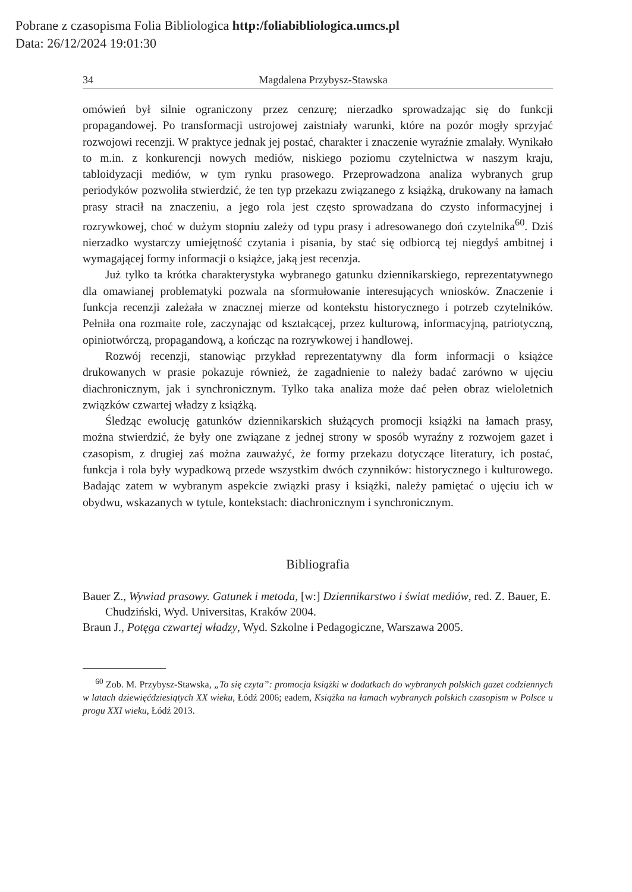Pobrane z czasopisma Folia Bibliologica http:/foliabibliologica.umcs.pl
Data: 26/12/2024 19:01:30
34 Magdalena Przybysz-Stawska
omówień był silnie ograniczony przez cenzurę; nierzadko sprowadzając się do funkcji propagandowej. Po transformacji ustrojowej zaistniały warunki, które na pozór mogły sprzyjać rozwojowi recenzji. W praktyce jednak jej postać, charakter i znaczenie wyraźnie zmalały. Wynikało to m.in. z konkurencji nowych mediów, niskiego poziomu czytelnictwa w naszym kraju, tabloidyzacji mediów, w tym rynku prasowego. Przeprowadzona analiza wybranych grup periodyków pozwoliła stwierdzić, że ten typ przekazu związanego z książką, drukowany na łamach prasy stracił na znaczeniu, a jego rola jest często sprowadzana do czysto informacyjnej i rozrywkowej, choć w dużym stopniu zależy od typu prasy i adresowanego doń czytelnika<sup>60</sup>. Dziś nierzadko wystarczy umiejętność czytania i pisania, by stać się odbiorcą tej niegdyś ambitnej i wymagającej formy informacji o książce, jaką jest recenzja.
Już tylko ta krótka charakterystyka wybranego gatunku dziennikarskiego, reprezentatywnego dla omawianej problematyki pozwala na sformułowanie interesujących wniosków. Znaczenie i funkcja recenzji zależała w znacznej mierze od kontekstu historycznego i potrzeb czytelników. Pełniła ona rozmaite role, zaczynając od kształcącej, przez kulturową, informacyjną, patriotyczną, opiniotwórczą, propagandową, a kończąc na rozrywkowej i handlowej.
Rozwój recenzji, stanowiąc przykład reprezentatywny dla form informacji o książce drukowanych w prasie pokazuje również, że zagadnienie to należy badać zarówno w ujęciu diachronicznym, jak i synchronicznym. Tylko taka analiza może dać pełen obraz wieloletnich związków czwartej władzy z książką.
Śledząc ewolucję gatunków dziennikarskich służących promocji książki na łamach prasy, można stwierdzić, że były one związane z jednej strony w sposób wyraźny z rozwojem gazet i czasopism, z drugiej zaś można zauważyć, że formy przekazu dotyczące literatury, ich postać, funkcja i rola były wypadkową przede wszystkim dwóch czynników: historycznego i kulturowego. Badając zatem w wybranym aspekcie związki prasy i książki, należy pamiętać o ujęciu ich w obydwu, wskazanych w tytule, kontekstach: diachronicznym i synchronicznym.
Bibliografia
Bauer Z., Wywiad prasowy. Gatunek i metoda, [w:] Dziennikarstwo i świat mediów, red. Z. Bauer, E. Chudziński, Wyd. Universitas, Kraków 2004.
Braun J., Potęga czwartej władzy, Wyd. Szkolne i Pedagogiczne, Warszawa 2005.
<sup>60</sup> Zob. M. Przybysz-Stawska, „To się czyta”: promocja książki w dodatkach do wybranych polskich gazet codziennych w latach dziewięćdziesiątych XX wieku, Łódź 2006; eadem, Książka na łamach wybranych polskich czasopism w Polsce u progu XXI wieku, Łódź 2013.